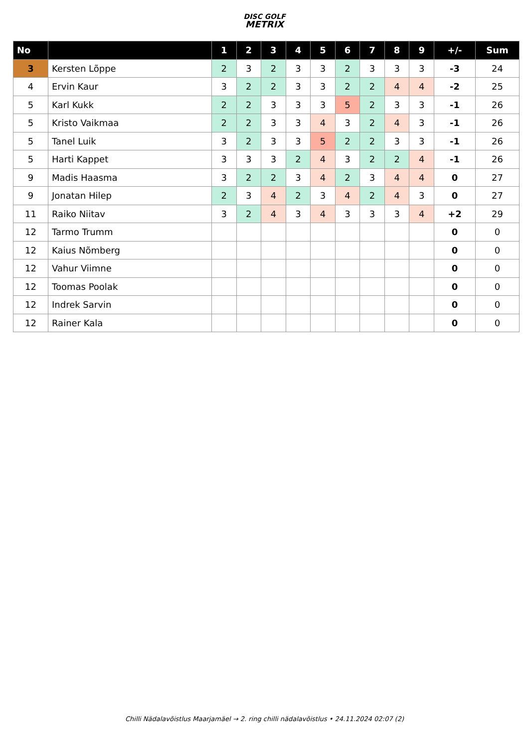DISC GOLF
METRIX
| No | | 1 | 2 | 3 | 4 | 5 | 6 | 7 | 8 | 9 | +/- | Sum |
| --- | --- | --- | --- | --- | --- | --- | --- | --- | --- | --- | --- | --- |
| 3 | Kersten Lõppe | 2 | 3 | 2 | 3 | 3 | 2 | 3 | 3 | 3 | -3 | 24 |
| 4 | Ervin Kaur | 3 | 2 | 2 | 3 | 3 | 2 | 2 | 4 | 4 | -2 | 25 |
| 5 | Karl Kukk | 2 | 2 | 3 | 3 | 3 | 5 | 2 | 3 | 3 | -1 | 26 |
| 5 | Kristo Vaikmaa | 2 | 2 | 3 | 3 | 4 | 3 | 2 | 4 | 3 | -1 | 26 |
| 5 | Tanel Luik | 3 | 2 | 3 | 3 | 5 | 2 | 2 | 3 | 3 | -1 | 26 |
| 5 | Harti Kappet | 3 | 3 | 3 | 2 | 4 | 3 | 2 | 2 | 4 | -1 | 26 |
| 9 | Madis Haasma | 3 | 2 | 2 | 3 | 4 | 2 | 3 | 4 | 4 | 0 | 27 |
| 9 | Jonatan Hilep | 2 | 3 | 4 | 2 | 3 | 4 | 2 | 4 | 3 | 0 | 27 |
| 11 | Raiko Niitav | 3 | 2 | 4 | 3 | 4 | 3 | 3 | 3 | 4 | +2 | 29 |
| 12 | Tarmo Trumm | | | | | | | | | | 0 | 0 |
| 12 | Kaius Nõmberg | | | | | | | | | | 0 | 0 |
| 12 | Vahur Viimne | | | | | | | | | | 0 | 0 |
| 12 | Toomas Poolak | | | | | | | | | | 0 | 0 |
| 12 | Indrek Sarvin | | | | | | | | | | 0 | 0 |
| 12 | Rainer Kala | | | | | | | | | | 0 | 0 |
Chilli Nädalavõistlus Maarjamäel → 2. ring chilli nädalavõistlus • 24.11.2024 02:07 (2)